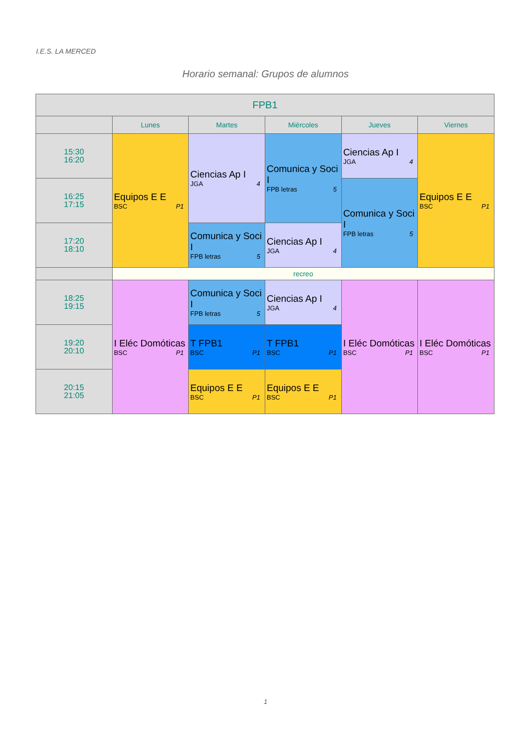I.E.S. LA MERCED
Horario semanal: Grupos de alumnos
| FPB1 | | | | | |
| --- | --- | --- | --- | --- | --- |
| | Lunes | Martes | Miércoles | Jueves | Viernes |
| 15:30 16:20 | Equipos E E BSC P1 | Ciencias Ap I JGA 4 | Comunica y Soci I FPB letras 5 | Ciencias Ap I JGA 4 | Equipos E E BSC P1 |
| 16:25 17:15 | | | | Comunica y Soci I FPB letras 5 | |
| 17:20 18:10 | | Comunica y Soci I FPB letras 5 | Ciencias Ap I JGA 4 | | |
| | recreo | | | | |
| 18:25 19:15 | I Eléc Domóticas BSC P1 | Comunica y Soci I FPB letras 5 | Ciencias Ap I JGA 4 | I Eléc Domóticas BSC P1 | I Eléc Domóticas BSC P1 |
| 19:20 20:10 | | T FPB1 BSC P1 | T FPB1 BSC P1 | | |
| 20:15 21:05 | | Equipos E E BSC P1 | Equipos E E BSC P1 | | |
1